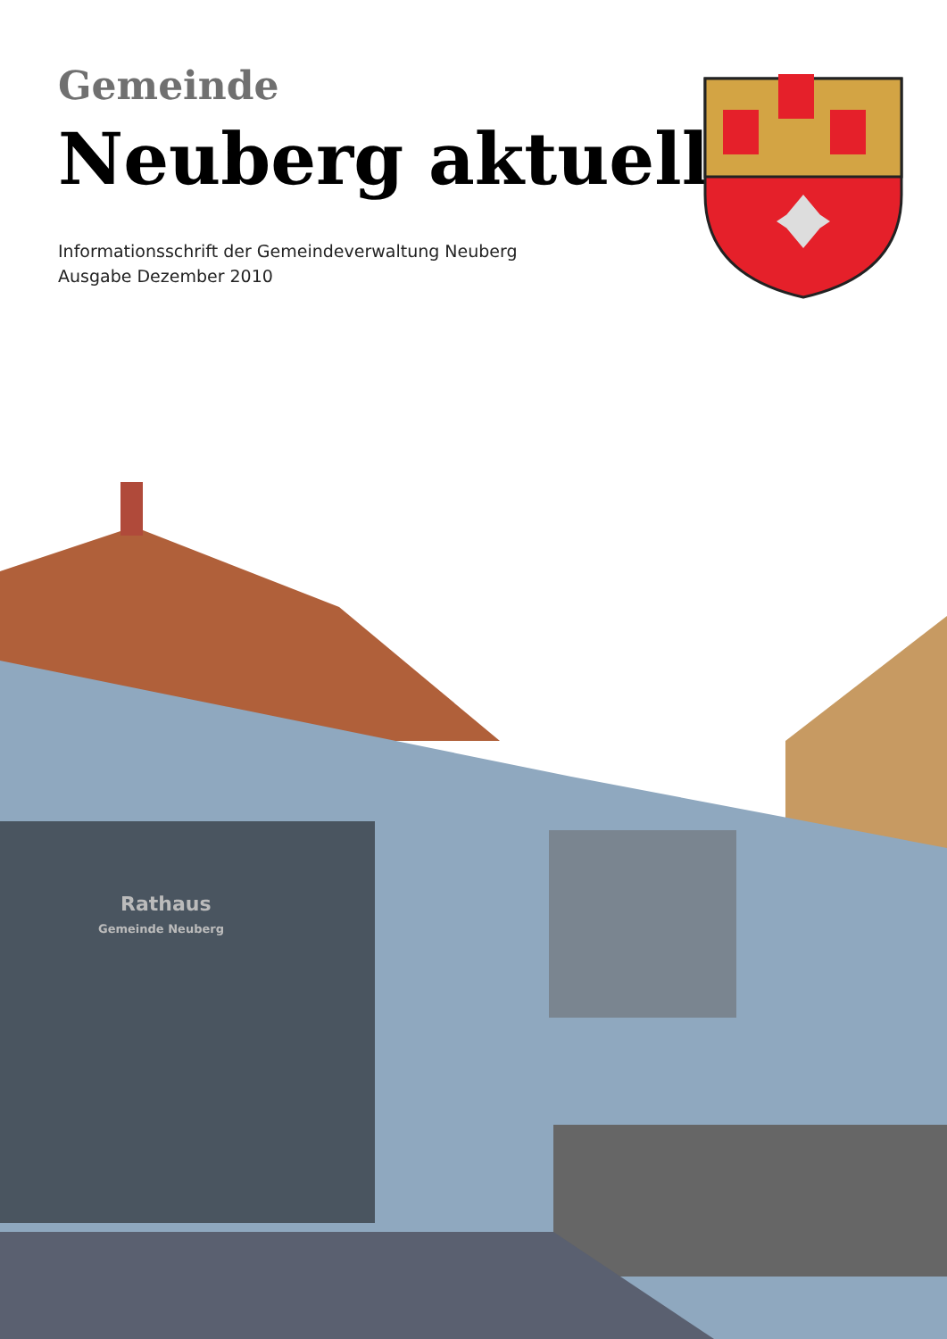Gemeinde
Neuberg aktuell
Informationsschrift der Gemeindeverwaltung Neuberg
Ausgabe Dezember 2010
Rathaus
Gemeinde Neuberg